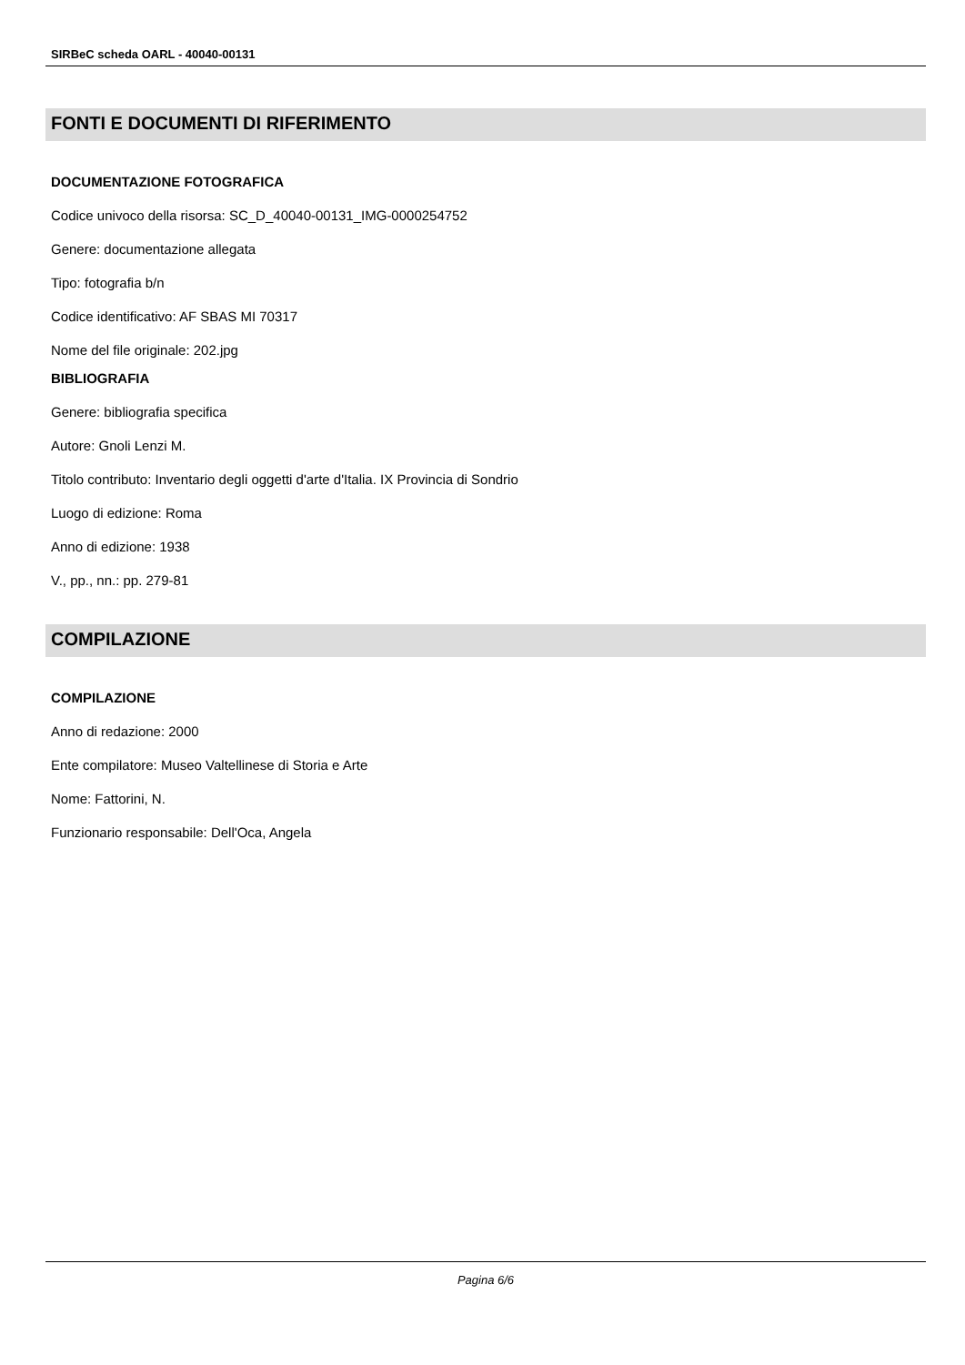SIRBeC scheda OARL - 40040-00131
FONTI E DOCUMENTI DI RIFERIMENTO
DOCUMENTAZIONE FOTOGRAFICA
Codice univoco della risorsa: SC_D_40040-00131_IMG-0000254752
Genere: documentazione allegata
Tipo: fotografia b/n
Codice identificativo: AF SBAS MI 70317
Nome del file originale: 202.jpg
BIBLIOGRAFIA
Genere: bibliografia specifica
Autore: Gnoli Lenzi M.
Titolo contributo: Inventario degli oggetti d'arte d'Italia. IX Provincia di Sondrio
Luogo di edizione: Roma
Anno di edizione: 1938
V., pp., nn.: pp. 279-81
COMPILAZIONE
COMPILAZIONE
Anno di redazione: 2000
Ente compilatore: Museo Valtellinese di Storia e Arte
Nome: Fattorini, N.
Funzionario responsabile: Dell'Oca, Angela
Pagina 6/6